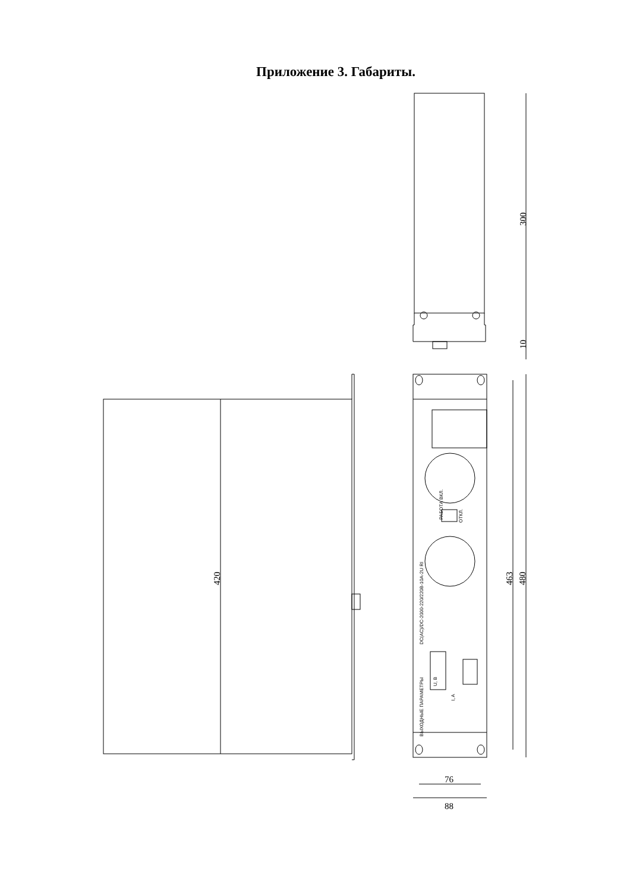Приложение 3. Габариты.
300
10
420
463
480
76
88
DC(AC)/DC-2000-220/220В-10А-2U RI
ВЫХОДНЫЕ ПАРАМЕТРЫ
РАБОТА ВКЛ.
ОТКЛ.
U, B
I, A